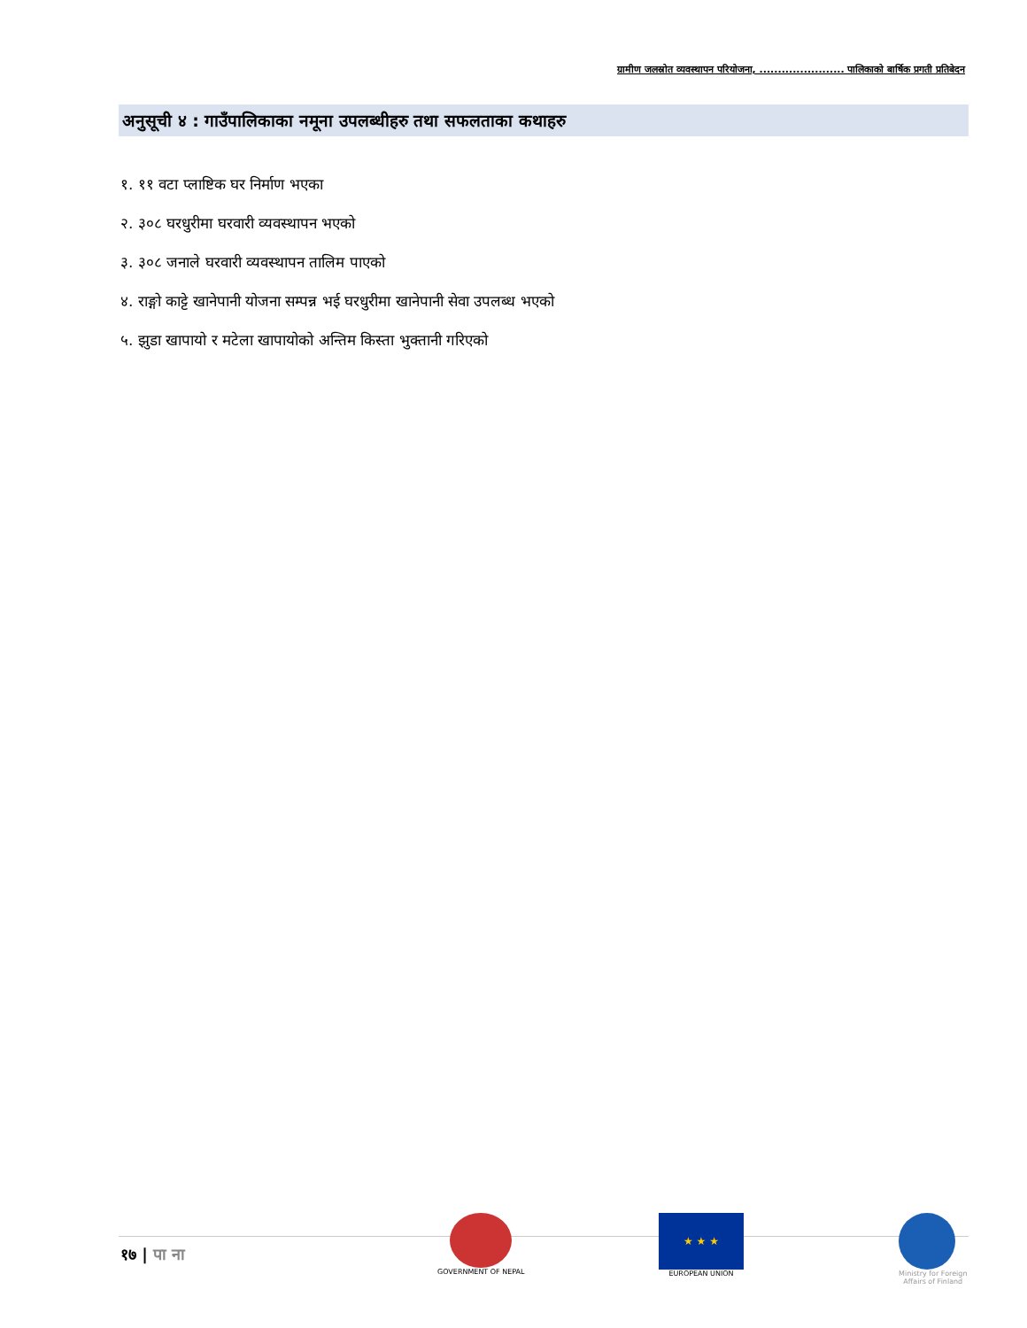ग्रामीण जलस्रोत व्यवस्थापन परियोजना, ....................... पालिकाको बार्षिक प्रगती प्रतिबेदन
अनुसूची ४ : गाउँपालिकाका नमूना उपलब्धीहरु तथा सफलताका कथाहरु
१. ११ वटा प्लाष्टिक घर निर्माण भएका
२. ३०८ घरधुरीमा घरवारी व्यवस्थापन भएको
३. ३०८ जनाले घरवारी व्यवस्थापन तालिम पाएको
४. राङ्गो काट्टे खानेपानी योजना सम्पन्न भई घरधुरीमा खानेपानी सेवा उपलब्ध भएको
५. झुडा खापायो र मटेला खापायोको अन्तिम किस्ता भुक्तानी गरिएको
१७ | पा ना
GOVERNMENT OF NEPAL
★ ★ ★
EUROPEAN UNION
Ministry for Foreign
Affairs of Finland